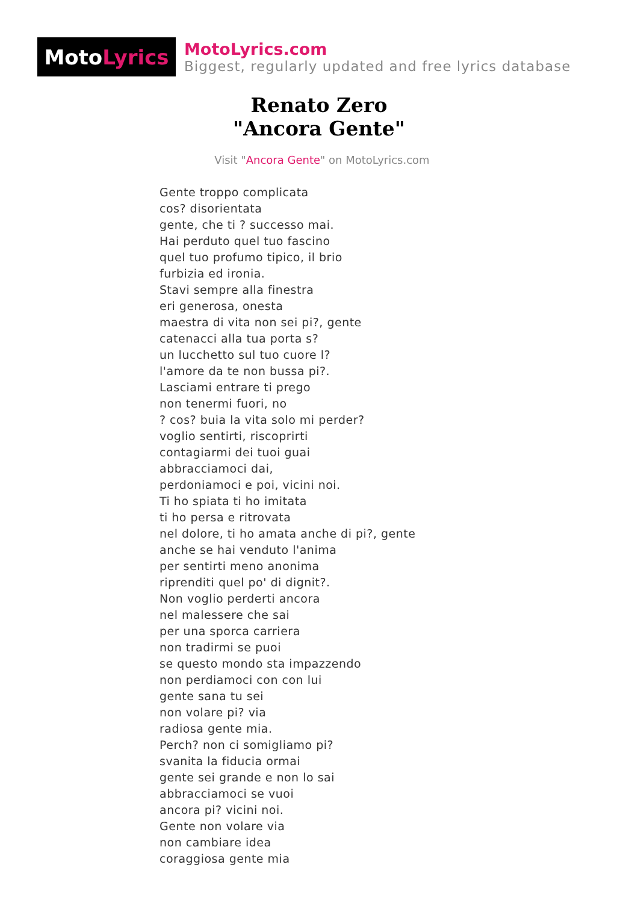Moto Lyrics
MotoLyrics.com
Biggest, regularly updated and free lyrics database
Renato Zero
"Ancora Gente"
Visit "Ancora Gente" on MotoLyrics.com
Gente troppo complicata
cos? disorientata
gente, che ti ? successo mai.
Hai perduto quel tuo fascino
quel tuo profumo tipico, il brio
furbizia ed ironia.
Stavi sempre alla finestra
eri generosa, onesta
maestra di vita non sei pi?, gente
catenacci alla tua porta s?
un lucchetto sul tuo cuore l?
l'amore da te non bussa pi?.
Lasciami entrare ti prego
non tenermi fuori, no
? cos? buia la vita solo mi perder?
voglio sentirti, riscoprirti
contagiarmi dei tuoi guai
abbracciamoci dai,
perdoniamoci e poi, vicini noi.
Ti ho spiata ti ho imitata
ti ho persa e ritrovata
nel dolore, ti ho amata anche di pi?, gente
anche se hai venduto l'anima
per sentirti meno anonima
riprenditi quel po' di dignit?.
Non voglio perderti ancora
nel malessere che sai
per una sporca carriera
non tradirmi se puoi
se questo mondo sta impazzendo
non perdiamoci con con lui
gente sana tu sei
non volare pi? via
radiosa gente mia.
Perch? non ci somigliamo pi?
svanita la fiducia ormai
gente sei grande e non lo sai
abbracciamoci se vuoi
ancora pi? vicini noi.
Gente non volare via
non cambiare idea
coraggiosa gente mia